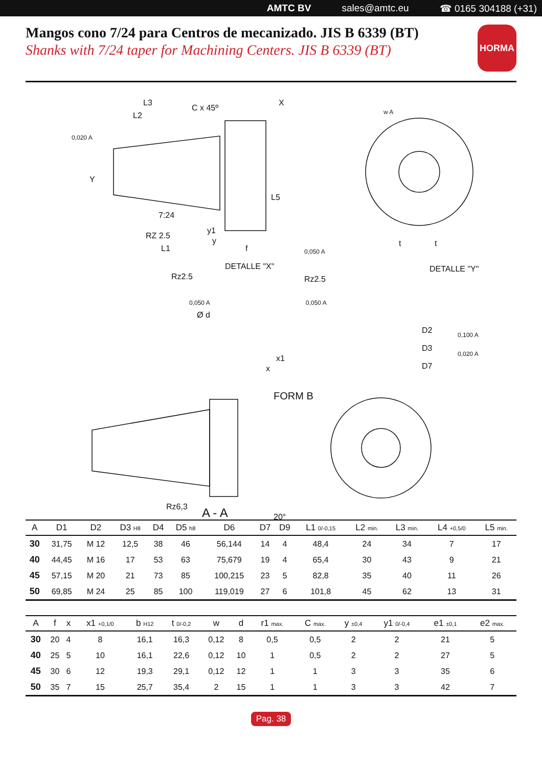AMTC BV sales@amtc.eu ☎ 0165 304188 (+31)
Mangos cono 7/24 para Centros de mecanizado. JIS B 6339 (BT)
Shanks with 7/24 taper for Machining Centers. JIS B 6339 (BT)
HORMA
L3
L2
C x 45º
X
Y
7:24
RZ 2.5
L1
f
DETALLE "X"
DETALLE "Y"
FORM B
A - A
Rz2.5
Rz2.5
Ø d
Rz6,3
20°
D2
D3
D7
t
t
0,020 A
0,050 A
0,050 A
0,050 A
0,100 A
0,020 A
w A
x1
x
y1
y
L5
| A | D1 | D2 | D3 H8 | D4 | D5 h8 | D6 | D7 | D9 | L1 0/-0,15 | L2 min. | L3 min. | L4 +0,5/0 | L5 min. |
| --- | --- | --- | --- | --- | --- | --- | --- | --- | --- | --- | --- | --- | --- |
| 30 | 31,75 | M 12 | 12,5 | 38 | 46 | 56,144 | 14 | 4 | 48,4 | 24 | 34 | 7 | 17 |
| 40 | 44,45 | M 16 | 17 | 53 | 63 | 75,679 | 19 | 4 | 65,4 | 30 | 43 | 9 | 21 |
| 45 | 57,15 | M 20 | 21 | 73 | 85 | 100,215 | 23 | 5 | 82,8 | 35 | 40 | 11 | 26 |
| 50 | 69,85 | M 24 | 25 | 85 | 100 | 119,019 | 27 | 6 | 101,8 | 45 | 62 | 13 | 31 |
| A | f | x | x1 +0,1/0 | b H12 | t 0/-0,2 | w | d | r1 max. | C max. | y ±0,4 | y1 0/-0,4 | e1 ±0,1 | e2 max. |
| --- | --- | --- | --- | --- | --- | --- | --- | --- | --- | --- | --- | --- | --- |
| 30 | 20 | 4 | 8 | 16,1 | 16,3 | 0,12 | 8 | 0,5 | 0,5 | 2 | 2 | 21 | 5 |
| 40 | 25 | 5 | 10 | 16,1 | 22,6 | 0,12 | 10 | 1 | 0,5 | 2 | 2 | 27 | 5 |
| 45 | 30 | 6 | 12 | 19,3 | 29,1 | 0,12 | 12 | 1 | 1 | 3 | 3 | 35 | 6 |
| 50 | 35 | 7 | 15 | 25,7 | 35,4 | 2 | 15 | 1 | 1 | 3 | 3 | 42 | 7 |
Pag. 38